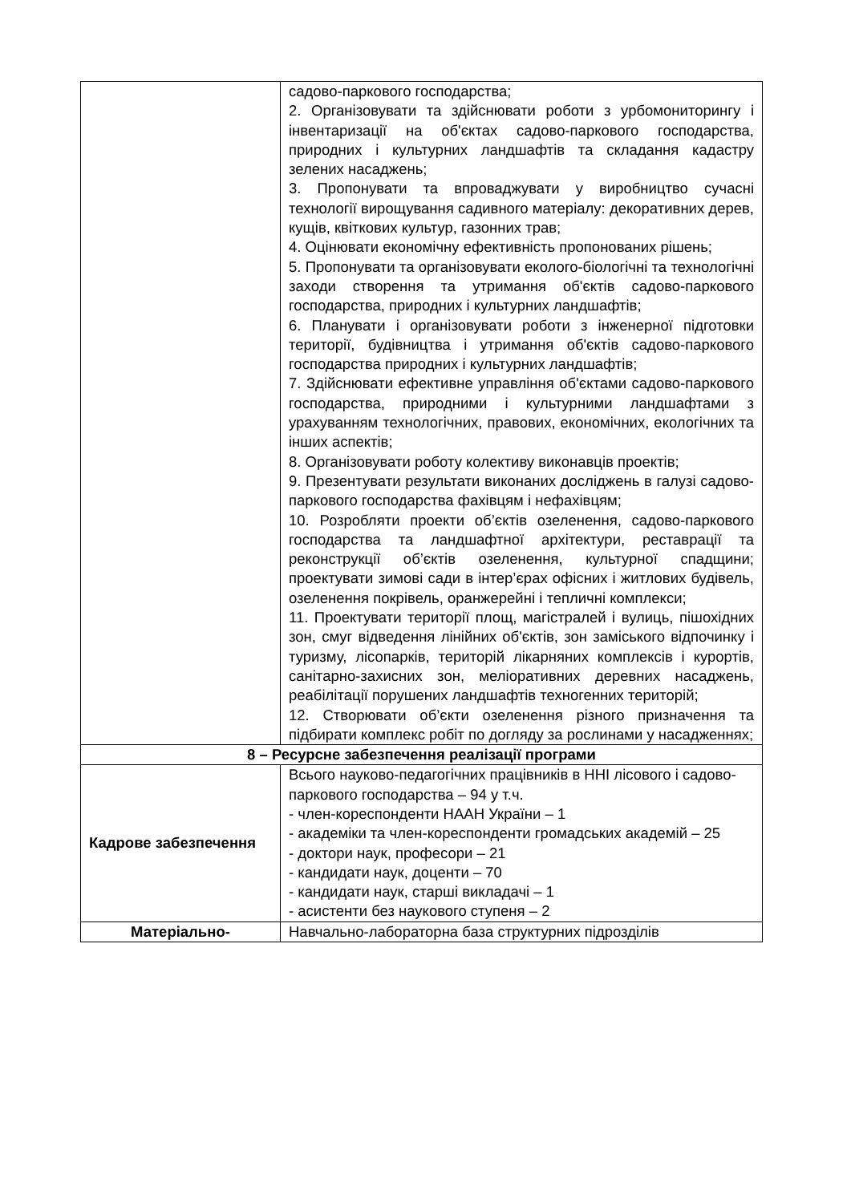| | садово-паркового господарства; 2. Організовувати та здійснювати роботи з урбомониторингу і інвентаризації на об'єктах садово-паркового господарства, природних і культурних ландшафтів та складання кадастру зелених насаджень; 3. Пропонувати та впроваджувати у виробництво сучасні технології вирощування садивного матеріалу: декоративних дерев, кущів, квіткових культур, газонних трав; 4. Оцінювати економічну ефективність пропонованих рішень; 5. Пропонувати та організовувати еколого-біологічні та технологічні заходи створення та утримання об'єктів садово-паркового господарства, природних і культурних ландшафтів; 6. Планувати і організовувати роботи з інженерної підготовки території, будівництва і утримання об'єктів садово-паркового господарства природних і культурних ландшафтів; 7. Здійснювати ефективне управління об'єктами садово-паркового господарства, природними і культурними ландшафтами з урахуванням технологічних, правових, економічних, екологічних та інших аспектів; 8. Організовувати роботу колективу виконавців проектів; 9. Презентувати результати виконаних досліджень в галузі садово-паркового господарства фахівцям і нефахівцям; 10. Розробляти проекти об’єктів озеленення, садово-паркового господарства та ландшафтної архітектури, реставрації та реконструкції об’єктів озеленення, культурної спадщини; проектувати зимові сади в інтер’єрах офісних і житлових будівель, озеленення покрівель, оранжерейні і тепличні комплекси; 11. Проектувати території площ, магістралей і вулиць, пішохідних зон, смуг відведення лінійних об'єктів, зон заміського відпочинку і туризму, лісопарків, територій лікарняних комплексів і курортів, санітарно-захисних зон, меліоративних деревних насаджень, реабілітації порушених ландшафтів техногенних територій; 12. Створювати об’єкти озеленення різного призначення та підбирати комплекс робіт по догляду за рослинами у насадженнях; |
| 8 – Ресурсне забезпечення реалізації програми | |
| Кадрове забезпечення | Всього науково-педагогічних працівників в ННІ лісового і садово-паркового господарства – 94 у т.ч. - член-кореспонденти НААН України – 1 - академіки та член-кореспонденти громадських академій – 25 - доктори наук, професори – 21 - кандидати наук, доценти – 70 - кандидати наук, старші викладачі – 1 - асистенти без наукового ступеня – 2 |
| Матеріально- | Навчально-лабораторна база структурних підрозділів |